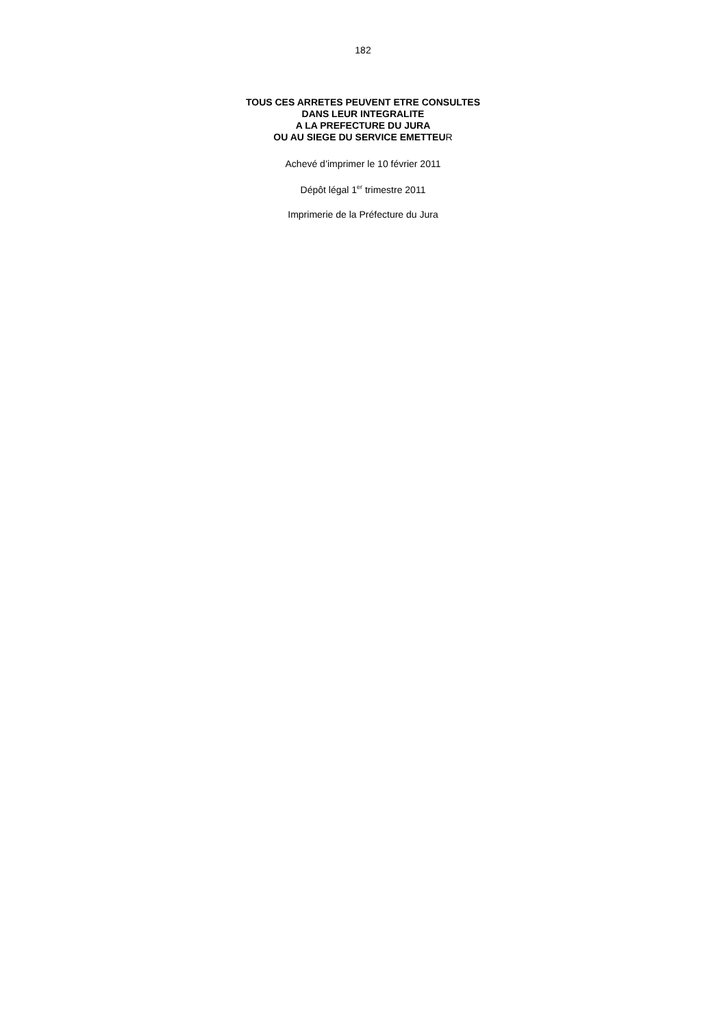182
TOUS CES ARRETES PEUVENT ETRE CONSULTES
DANS LEUR INTEGRALITE
A LA PREFECTURE DU JURA
OU AU SIEGE DU SERVICE EMETTEUR
Achevé d’imprimer le 10 février 2011
Dépôt légal 1<sup>er</sup> trimestre 2011
Imprimerie de la Préfecture du Jura